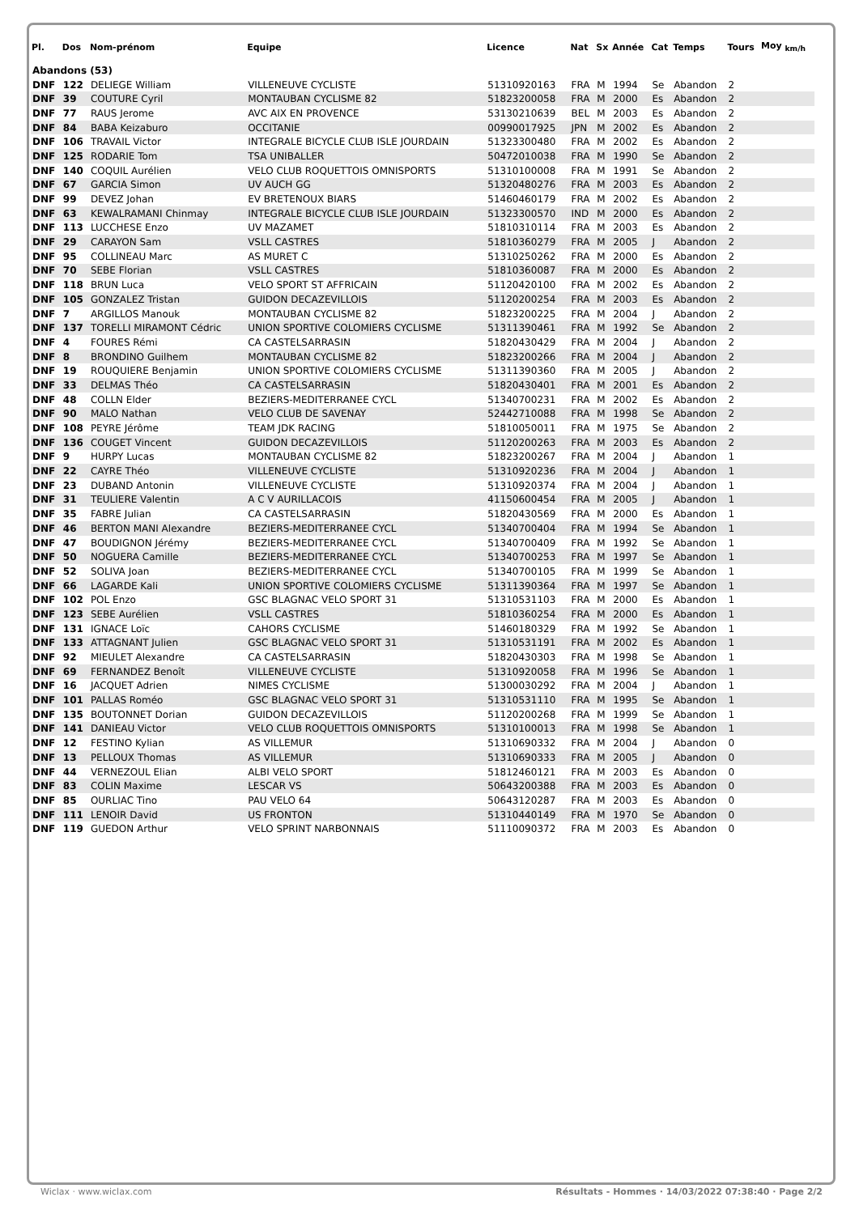| Pl. | Dos | Nom-prénom | Equipe | Licence | Nat | Sx | Année | Cat | Temps | Tours | Moy <sub>km/h</sub> |
| --- | --- | --- | --- | --- | --- | --- | --- | --- | --- | --- | --- |
| Abandons (53) | | | | | | | | | | | |
| DNF | 122 | DELIEGE William | VILLENEUVE CYCLISTE | 51310920163 | FRA | M | 1994 | Se | Abandon | 2 | |
| DNF | 39 | COUTURE Cyril | MONTAUBAN CYCLISME 82 | 51823200058 | FRA | M | 2000 | Es | Abandon | 2 | |
| DNF | 77 | RAUS Jerome | AVC AIX EN PROVENCE | 53130210639 | BEL | M | 2003 | Es | Abandon | 2 | |
| DNF | 84 | BABA Keizaburo | OCCITANIE | 00990017925 | JPN | M | 2002 | Es | Abandon | 2 | |
| DNF | 106 | TRAVAIL Victor | INTEGRALE BICYCLE CLUB ISLE JOURDAIN | 51323300480 | FRA | M | 2002 | Es | Abandon | 2 | |
| DNF | 125 | RODARIE Tom | TSA UNIBALLER | 50472010038 | FRA | M | 1990 | Se | Abandon | 2 | |
| DNF | 140 | COQUIL Aurélien | VELO CLUB ROQUETTOIS OMNISPORTS | 51310100008 | FRA | M | 1991 | Se | Abandon | 2 | |
| DNF | 67 | GARCIA Simon | UV AUCH GG | 51320480276 | FRA | M | 2003 | Es | Abandon | 2 | |
| DNF | 99 | DEVEZ Johan | EV BRETENOUX BIARS | 51460460179 | FRA | M | 2002 | Es | Abandon | 2 | |
| DNF | 63 | KEWALRAMANI Chinmay | INTEGRALE BICYCLE CLUB ISLE JOURDAIN | 51323300570 | IND | M | 2000 | Es | Abandon | 2 | |
| DNF | 113 | LUCCHESE Enzo | UV MAZAMET | 51810310114 | FRA | M | 2003 | Es | Abandon | 2 | |
| DNF | 29 | CARAYON Sam | VSLL CASTRES | 51810360279 | FRA | M | 2005 | J | Abandon | 2 | |
| DNF | 95 | COLLINEAU Marc | AS MURET C | 51310250262 | FRA | M | 2000 | Es | Abandon | 2 | |
| DNF | 70 | SEBE Florian | VSLL CASTRES | 51810360087 | FRA | M | 2000 | Es | Abandon | 2 | |
| DNF | 118 | BRUN Luca | VELO SPORT ST AFFRICAIN | 51120420100 | FRA | M | 2002 | Es | Abandon | 2 | |
| DNF | 105 | GONZALEZ Tristan | GUIDON DECAZEVILLOIS | 51120200254 | FRA | M | 2003 | Es | Abandon | 2 | |
| DNF | 7 | ARGILLOS Manouk | MONTAUBAN CYCLISME 82 | 51823200225 | FRA | M | 2004 | J | Abandon | 2 | |
| DNF | 137 | TORELLI MIRAMONT Cédric | UNION SPORTIVE COLOMIERS CYCLISME | 51311390461 | FRA | M | 1992 | Se | Abandon | 2 | |
| DNF | 4 | FOURES Rémi | CA CASTELSARRASIN | 51820430429 | FRA | M | 2004 | J | Abandon | 2 | |
| DNF | 8 | BRONDINO Guilhem | MONTAUBAN CYCLISME 82 | 51823200266 | FRA | M | 2004 | J | Abandon | 2 | |
| DNF | 19 | ROUQUIERE Benjamin | UNION SPORTIVE COLOMIERS CYCLISME | 51311390360 | FRA | M | 2005 | J | Abandon | 2 | |
| DNF | 33 | DELMAS Théo | CA CASTELSARRASIN | 51820430401 | FRA | M | 2001 | Es | Abandon | 2 | |
| DNF | 48 | COLLN Elder | BEZIERS-MEDITERRANEE CYCL | 51340700231 | FRA | M | 2002 | Es | Abandon | 2 | |
| DNF | 90 | MALO Nathan | VELO CLUB DE SAVENAY | 52442710088 | FRA | M | 1998 | Se | Abandon | 2 | |
| DNF | 108 | PEYRE Jérôme | TEAM JDK RACING | 51810050011 | FRA | M | 1975 | Se | Abandon | 2 | |
| DNF | 136 | COUGET Vincent | GUIDON DECAZEVILLOIS | 51120200263 | FRA | M | 2003 | Es | Abandon | 2 | |
| DNF | 9 | HURPY Lucas | MONTAUBAN CYCLISME 82 | 51823200267 | FRA | M | 2004 | J | Abandon | 1 | |
| DNF | 22 | CAYRE Théo | VILLENEUVE CYCLISTE | 51310920236 | FRA | M | 2004 | J | Abandon | 1 | |
| DNF | 23 | DUBAND Antonin | VILLENEUVE CYCLISTE | 51310920374 | FRA | M | 2004 | J | Abandon | 1 | |
| DNF | 31 | TEULIERE Valentin | A C V AURILLACOIS | 41150600454 | FRA | M | 2005 | J | Abandon | 1 | |
| DNF | 35 | FABRE Julian | CA CASTELSARRASIN | 51820430569 | FRA | M | 2000 | Es | Abandon | 1 | |
| DNF | 46 | BERTON MANI Alexandre | BEZIERS-MEDITERRANEE CYCL | 51340700404 | FRA | M | 1994 | Se | Abandon | 1 | |
| DNF | 47 | BOUDIGNON Jérémy | BEZIERS-MEDITERRANEE CYCL | 51340700409 | FRA | M | 1992 | Se | Abandon | 1 | |
| DNF | 50 | NOGUERA Camille | BEZIERS-MEDITERRANEE CYCL | 51340700253 | FRA | M | 1997 | Se | Abandon | 1 | |
| DNF | 52 | SOLIVA Joan | BEZIERS-MEDITERRANEE CYCL | 51340700105 | FRA | M | 1999 | Se | Abandon | 1 | |
| DNF | 66 | LAGARDE Kali | UNION SPORTIVE COLOMIERS CYCLISME | 51311390364 | FRA | M | 1997 | Se | Abandon | 1 | |
| DNF | 102 | POL Enzo | GSC BLAGNAC VELO SPORT 31 | 51310531103 | FRA | M | 2000 | Es | Abandon | 1 | |
| DNF | 123 | SEBE Aurélien | VSLL CASTRES | 51810360254 | FRA | M | 2000 | Es | Abandon | 1 | |
| DNF | 131 | IGNACE Loïc | CAHORS CYCLISME | 51460180329 | FRA | M | 1992 | Se | Abandon | 1 | |
| DNF | 133 | ATTAGNANT Julien | GSC BLAGNAC VELO SPORT 31 | 51310531191 | FRA | M | 2002 | Es | Abandon | 1 | |
| DNF | 92 | MIEULET Alexandre | CA CASTELSARRASIN | 51820430303 | FRA | M | 1998 | Se | Abandon | 1 | |
| DNF | 69 | FERNANDEZ Benoît | VILLENEUVE CYCLISTE | 51310920058 | FRA | M | 1996 | Se | Abandon | 1 | |
| DNF | 16 | JACQUET Adrien | NIMES CYCLISME | 51300030292 | FRA | M | 2004 | J | Abandon | 1 | |
| DNF | 101 | PALLAS Roméo | GSC BLAGNAC VELO SPORT 31 | 51310531110 | FRA | M | 1995 | Se | Abandon | 1 | |
| DNF | 135 | BOUTONNET Dorian | GUIDON DECAZEVILLOIS | 51120200268 | FRA | M | 1999 | Se | Abandon | 1 | |
| DNF | 141 | DANIEAU Victor | VELO CLUB ROQUETTOIS OMNISPORTS | 51310100013 | FRA | M | 1998 | Se | Abandon | 1 | |
| DNF | 12 | FESTINO Kylian | AS VILLEMUR | 51310690332 | FRA | M | 2004 | J | Abandon | 0 | |
| DNF | 13 | PELLOUX Thomas | AS VILLEMUR | 51310690333 | FRA | M | 2005 | J | Abandon | 0 | |
| DNF | 44 | VERNEZOUL Elian | ALBI VELO SPORT | 51812460121 | FRA | M | 2003 | Es | Abandon | 0 | |
| DNF | 83 | COLIN Maxime | LESCAR VS | 50643200388 | FRA | M | 2003 | Es | Abandon | 0 | |
| DNF | 85 | OURLIAC Tino | PAU VELO 64 | 50643120287 | FRA | M | 2003 | Es | Abandon | 0 | |
| DNF | 111 | LENOIR David | US FRONTON | 51310440149 | FRA | M | 1970 | Se | Abandon | 0 | |
| DNF | 119 | GUEDON Arthur | VELO SPRINT NARBONNAIS | 51110090372 | FRA | M | 2003 | Es | Abandon | 0 | |
Wiclax · www.wiclax.com Résultats - Hommes · 14/03/2022 07:38:40 · Page 2/2